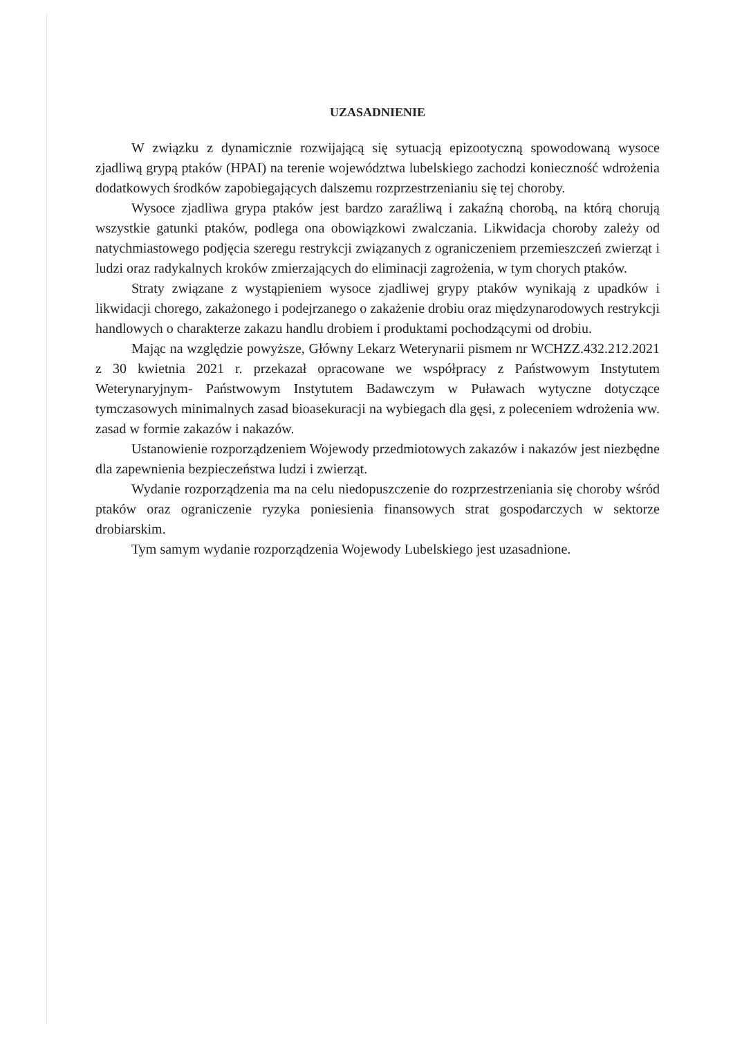UZASADNIENIE
W związku z dynamicznie rozwijającą się sytuacją epizootyczną spowodowaną wysoce zjadliwą grypą ptaków (HPAI) na terenie województwa lubelskiego zachodzi konieczność wdrożenia dodatkowych środków zapobiegających dalszemu rozprzestrzenianiu się tej choroby.
Wysoce zjadliwa grypa ptaków jest bardzo zaraźliwą i zakaźną chorobą, na którą chorują wszystkie gatunki ptaków, podlega ona obowiązkowi zwalczania. Likwidacja choroby zależy od natychmiastowego podjęcia szeregu restrykcji związanych z ograniczeniem przemieszczeń zwierząt i ludzi oraz radykalnych kroków zmierzających do eliminacji zagrożenia, w tym chorych ptaków.
Straty związane z wystąpieniem wysoce zjadliwej grypy ptaków wynikają z upadków i likwidacji chorego, zakażonego i podejrzanego o zakażenie drobiu oraz międzynarodowych restrykcji handlowych o charakterze zakazu handlu drobiem i produktami pochodzącymi od drobiu.
Mając na względzie powyższe, Główny Lekarz Weterynarii pismem nr WCHZZ.432.212.2021 z 30 kwietnia 2021 r. przekazał opracowane we współpracy z Państwowym Instytutem Weterynaryjnym- Państwowym Instytutem Badawczym w Puławach wytyczne dotyczące tymczasowych minimalnych zasad bioasekuracji na wybiegach dla gęsi, z poleceniem wdrożenia ww. zasad w formie zakazów i nakazów.
Ustanowienie rozporządzeniem Wojewody przedmiotowych zakazów i nakazów jest niezbędne dla zapewnienia bezpieczeństwa ludzi i zwierząt.
Wydanie rozporządzenia ma na celu niedopuszczenie do rozprzestrzeniania się choroby wśród ptaków oraz ograniczenie ryzyka poniesienia finansowych strat gospodarczych w sektorze drobiarskim.
Tym samym wydanie rozporządzenia Wojewody Lubelskiego jest uzasadnione.